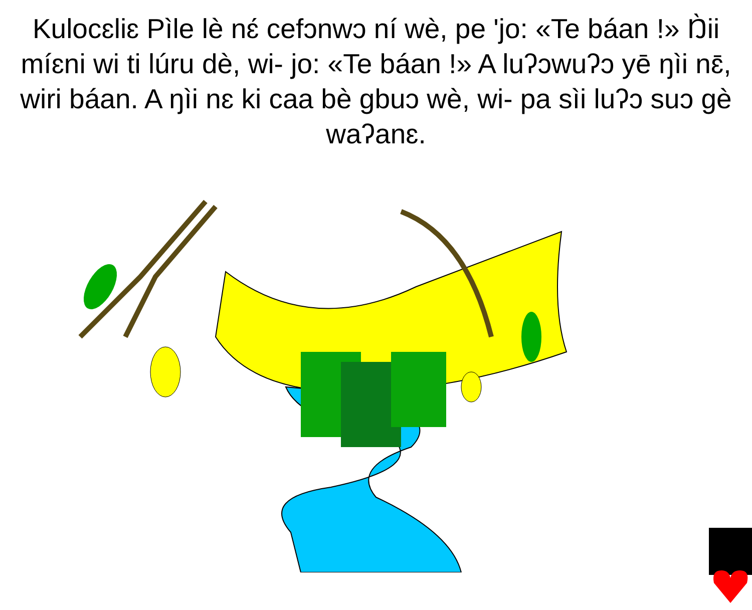Kulocɛliɛ Pìle lè nɛ́ cefɔnwɔ ní wè, pe 'jo: «Te báan !» Ŋ̀ii míɛni wi ti lúru dè, wi- jo: «Te báan !» A luʔɔwuʔɔ yē ŋìi nɛ̄, wiri báan. A ŋìi nɛ ki caa bè gbuɔ wè, wi- pa sìi luʔɔ suɔ gè waʔanɛ.